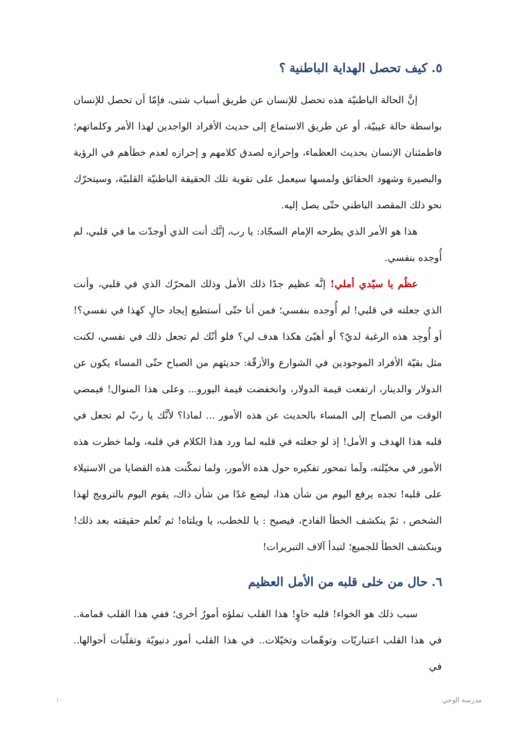٥. كيف تحصل الهداية الباطنية ؟
إنَّ الحالة الباطنيّة هذه تحصل للإنسان عن طريق أسباب شتى، فإمّا أن تحصل للإنسان بواسطة حالة غيبيّة، أو عن طريق الاستماع إلى حديث الأفراد الواجدين لهذا الأمر وكلماتهم؛ فاطمئنان الإنسان بحديث العظماء، وإحرازه لصدق كلامهم و إحرازه لعدم خطأهم في الرؤية والبصيرة وشهود الحقائق ولمسها سيعمل على تقوية تلك الحقيقة الباطنيّة القلبيّة، وسيتحرّك نحو ذلك المقصد الباطني حتّى يصل إليه.
هذا هو الأمر الذي يطرحه الإمام السجّاد: يا رب، إنَّك أنت الذي أوجدّت ما في قلبي، لم أُوجده بنفسي.
عظُم يا سيّدي أملي! إنَّه عظيم جدًا ذلك الأمل وذلك المحرّك الذي في قلبي، وأنت الذي جعلته في قلبي! لم أُوجده بنفسي؛ فمن أنا حتّى أستطيع إيجاد حالٍ كهذا في نفسي؟! أو أُوجِد هذه الرغبة لديّ؟ أو أهيّئ هكذا هدف لي؟ فلو أنّك لم تجعل ذلك في نفسي، لكنت مثل بقيّة الأفراد الموجودين في الشوارع والأزقّة: حديثهم من الصباح حتّى المساء يكون عن الدولار والدينار، ارتفعت قيمة الدولار، وانخفضت قيمة اليورو... وعلى هذا المنوال! فيمضي الوقت من الصباح إلى المساء بالحديث عن هذه الأمور ... لماذا؟ لأنَّك يا ربّ لم تجعل في قلبه هذا الهدف و الأمل! إذ لو جعلته في قلبه لما ورد هذا الكلام في قلبه، ولما خطرت هذه الأمور في مخيّلته، ولَما تمحور تفكيره حول هذه الأمور، ولما تمكّنت هذه القضايا من الاستيلاء على قلبه! تجده يرفع اليوم من شأن هذا، ليضع غدًا من شأن ذاك، يقوم اليوم بالترويج لهذا الشخص ، ثمّ ينكشف الخطأ الفادح، فيصيح : يا للخطب، يا ويلتاه! ثم تُعلم حقيقته بعد ذلك! وينكشف الخطأ للجميع؛ لتبدأ آلاف التبريرات!
٦. حال من خلى قلبه من الأمل العظيم
سبب ذلك هو الخواء! قلبه خاوٍ! هذا القلب تملؤه أمورٌ أخرى؛ ففي هذا القلب قمامة.. في هذا القلب اعتباريّات وتوهّمات وتخيّلات.. في هذا القلب أمور دنيويّة وتقلّبات أحوالها.. في
١٠ مدرسة الوحي